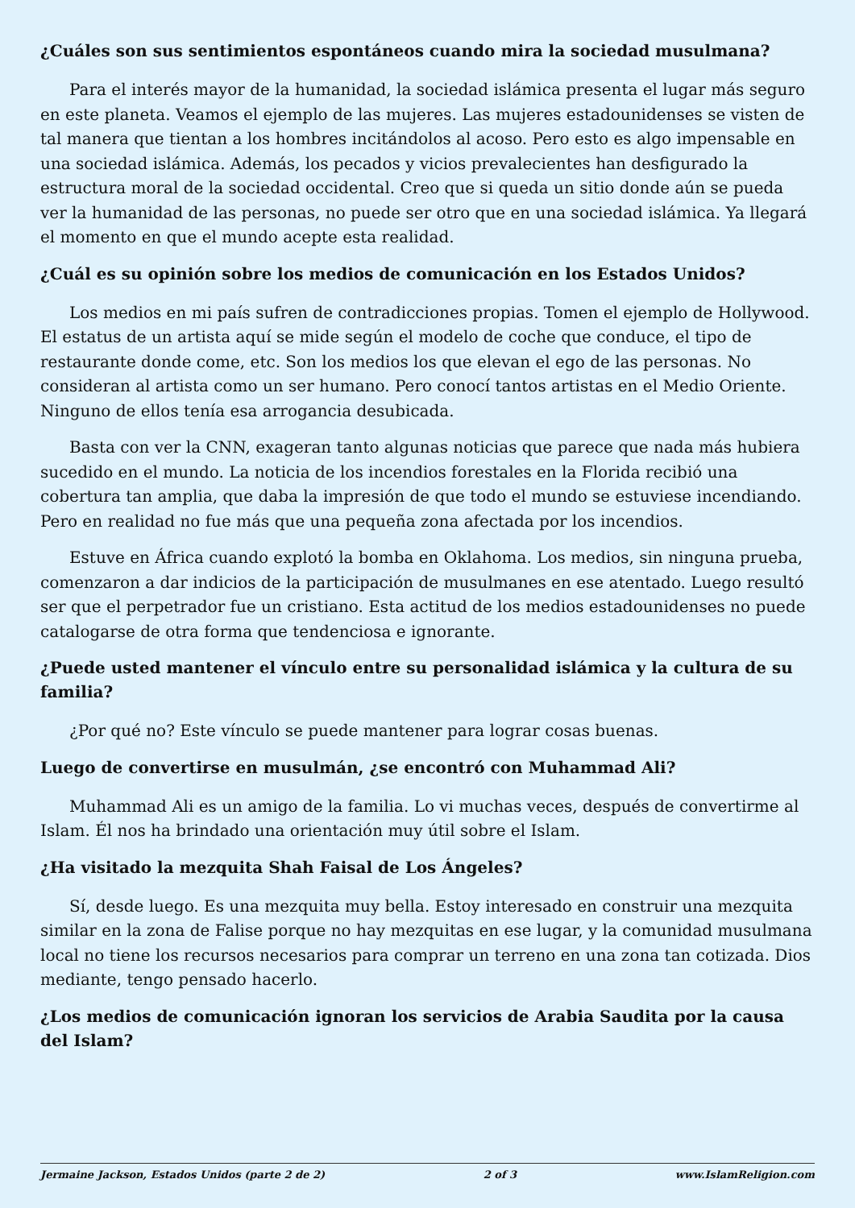¿Cuáles son sus sentimientos espontáneos cuando mira la sociedad musulmana?
Para el interés mayor de la humanidad, la sociedad islámica presenta el lugar más seguro en este planeta. Veamos el ejemplo de las mujeres. Las mujeres estadounidenses se visten de tal manera que tientan a los hombres incitándolos al acoso. Pero esto es algo impensable en una sociedad islámica. Además, los pecados y vicios prevalecientes han desfigurado la estructura moral de la sociedad occidental. Creo que si queda un sitio donde aún se pueda ver la humanidad de las personas, no puede ser otro que en una sociedad islámica. Ya llegará el momento en que el mundo acepte esta realidad.
¿Cuál es su opinión sobre los medios de comunicación en los Estados Unidos?
Los medios en mi país sufren de contradicciones propias. Tomen el ejemplo de Hollywood. El estatus de un artista aquí se mide según el modelo de coche que conduce, el tipo de restaurante donde come, etc. Son los medios los que elevan el ego de las personas. No consideran al artista como un ser humano. Pero conocí tantos artistas en el Medio Oriente. Ninguno de ellos tenía esa arrogancia desubicada.
Basta con ver la CNN, exageran tanto algunas noticias que parece que nada más hubiera sucedido en el mundo. La noticia de los incendios forestales en la Florida recibió una cobertura tan amplia, que daba la impresión de que todo el mundo se estuviese incendiando. Pero en realidad no fue más que una pequeña zona afectada por los incendios.
Estuve en África cuando explotó la bomba en Oklahoma. Los medios, sin ninguna prueba, comenzaron a dar indicios de la participación de musulmanes en ese atentado. Luego resultó ser que el perpetrador fue un cristiano. Esta actitud de los medios estadounidenses no puede catalogarse de otra forma que tendenciosa e ignorante.
¿Puede usted mantener el vínculo entre su personalidad islámica y la cultura de su familia?
¿Por qué no? Este vínculo se puede mantener para lograr cosas buenas.
Luego de convertirse en musulmán, ¿se encontró con Muhammad Ali?
Muhammad Ali es un amigo de la familia. Lo vi muchas veces, después de convertirme al Islam. Él nos ha brindado una orientación muy útil sobre el Islam.
¿Ha visitado la mezquita Shah Faisal de Los Ángeles?
Sí, desde luego. Es una mezquita muy bella. Estoy interesado en construir una mezquita similar en la zona de Falise porque no hay mezquitas en ese lugar, y la comunidad musulmana local no tiene los recursos necesarios para comprar un terreno en una zona tan cotizada. Dios mediante, tengo pensado hacerlo.
¿Los medios de comunicación ignoran los servicios de Arabia Saudita por la causa del Islam?
Jermaine Jackson, Estados Unidos (parte 2 de 2) 2 of 3 www.IslamReligion.com